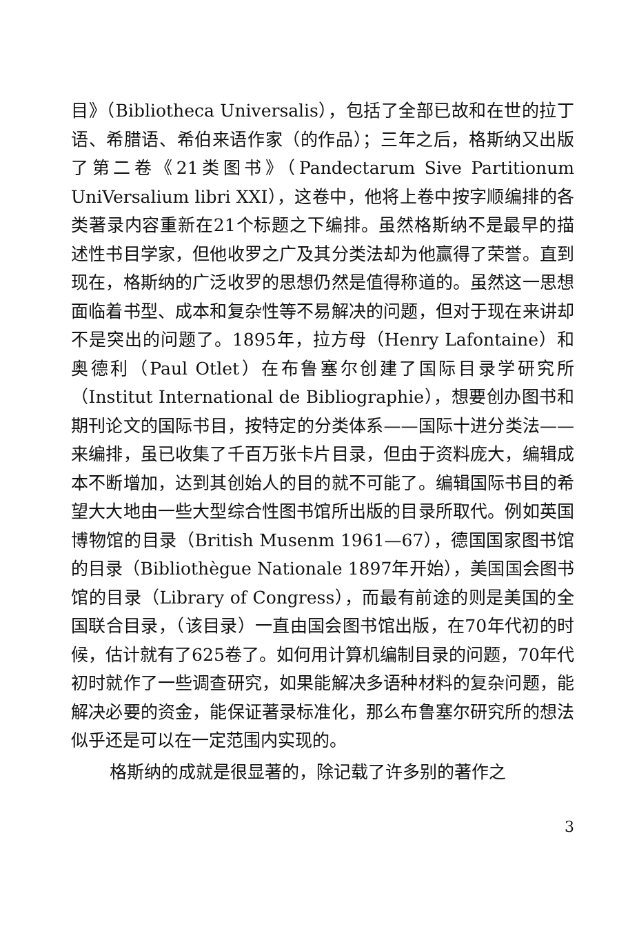目》（Bibliotheca Universalis），包括了全部已故和在世的拉丁语、希腊语、希伯来语作家（的作品）；三年之后，格斯纳又出版了第二卷《21类图书》（Pandectarum Sive Partitionum UniVersalium libri XXI），这卷中，他将上卷中按字顺编排的各类著录内容重新在21个标题之下编排。虽然格斯纳不是最早的描述性书目学家，但他收罗之广及其分类法却为他赢得了荣誉。直到现在，格斯纳的广泛收罗的思想仍然是值得称道的。虽然这一思想面临着书型、成本和复杂性等不易解决的问题，但对于现在来讲却不是突出的问题了。1895年，拉方母（Henry Lafontaine）和奥德利（Paul Otlet）在布鲁塞尔创建了国际目录学研究所（Institut International de Bibliographie），想要创办图书和期刊论文的国际书目，按特定的分类体系——国际十进分类法——来编排，虽已收集了千百万张卡片目录，但由于资料庞大，编辑成本不断增加，达到其创始人的目的就不可能了。编辑国际书目的希望大大地由一些大型综合性图书馆所出版的目录所取代。例如英国博物馆的目录（British Musenm 1961—67），德国国家图书馆的目录（Bibliothègue Nationale 1897年开始），美国国会图书馆的目录（Library of Congress），而最有前途的则是美国的全国联合目录，（该目录）一直由国会图书馆出版，在70年代初的时候，估计就有了625卷了。如何用计算机编制目录的问题，70年代初时就作了一些调查研究，如果能解决多语种材料的复杂问题，能解决必要的资金，能保证著录标准化，那么布鲁塞尔研究所的想法似乎还是可以在一定范围内实现的。
格斯纳的成就是很显著的，除记载了许多别的著作之
3